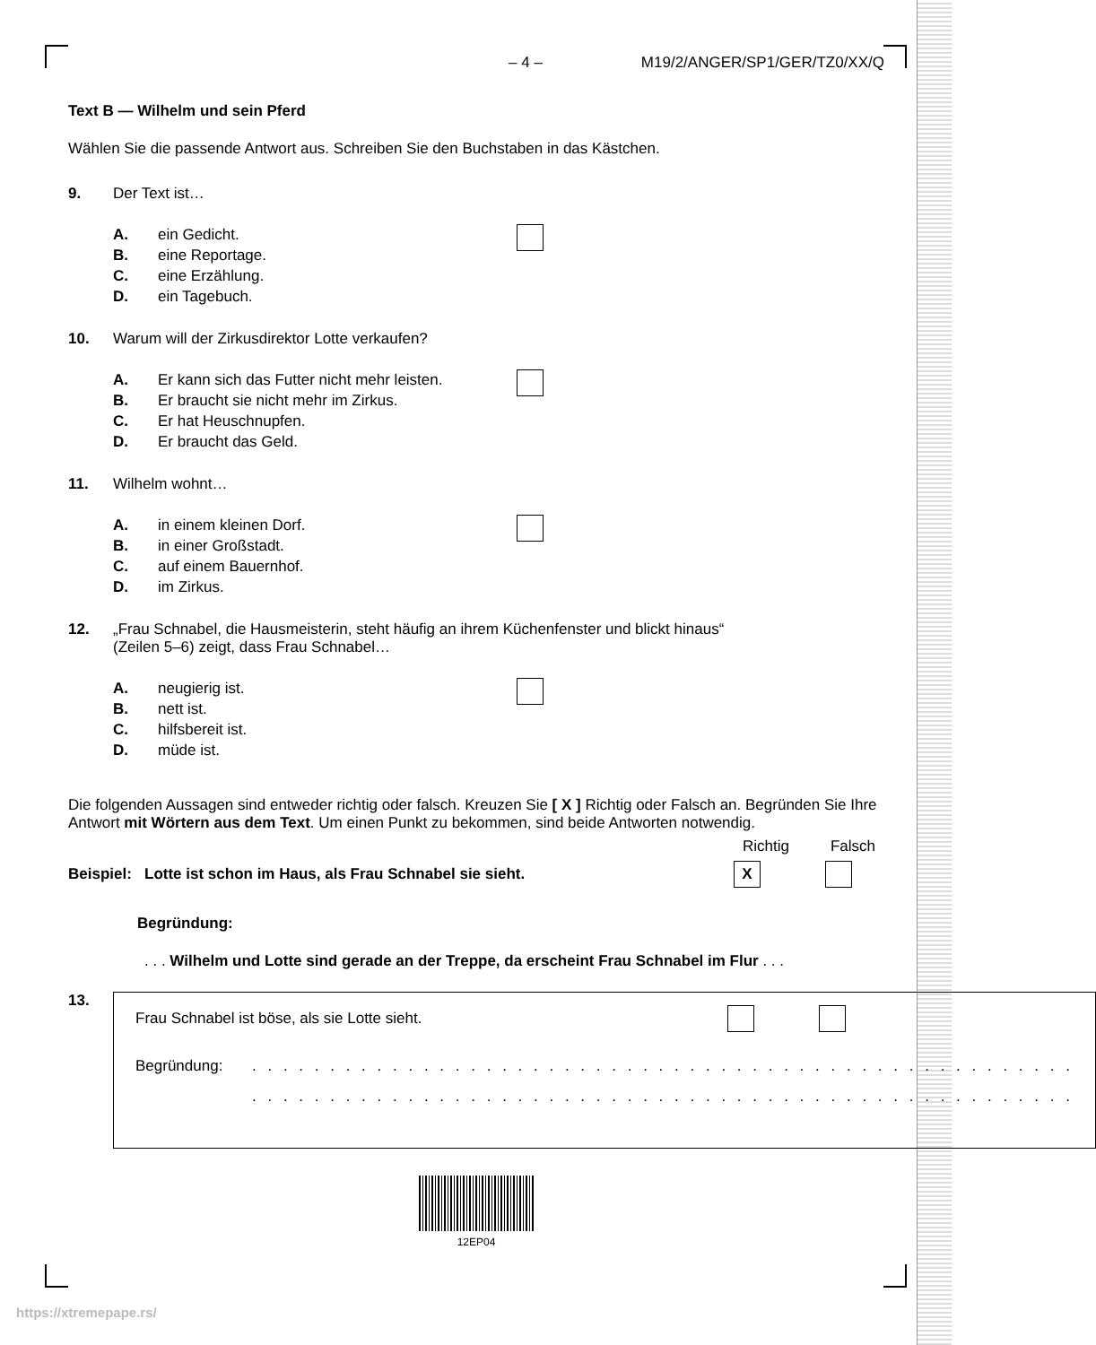– 4 – M19/2/ANGER/SP1/GER/TZ0/XX/Q
Text B — Wilhelm und sein Pferd
Wählen Sie die passende Antwort aus. Schreiben Sie den Buchstaben in das Kästchen.
9. Der Text ist…
A. ein Gedicht.
B. eine Reportage.
C. eine Erzählung.
D. ein Tagebuch.
10. Warum will der Zirkusdirektor Lotte verkaufen?
A. Er kann sich das Futter nicht mehr leisten.
B. Er braucht sie nicht mehr im Zirkus.
C. Er hat Heuschnupfen.
D. Er braucht das Geld.
11. Wilhelm wohnt…
A. in einem kleinen Dorf.
B. in einer Großstadt.
C. auf einem Bauernhof.
D. im Zirkus.
12. „Frau Schnabel, die Hausmeisterin, steht häufig an ihrem Küchenfenster und blickt hinaus“
(Zeilen 5–6) zeigt, dass Frau Schnabel…
A. neugierig ist.
B. nett ist.
C. hilfsbereit ist.
D. müde ist.
Die folgenden Aussagen sind entweder richtig oder falsch. Kreuzen Sie [ X ] Richtig oder Falsch an. Begründen Sie Ihre Antwort mit Wörtern aus dem Text. Um einen Punkt zu bekommen, sind beide Antworten notwendig.
Richtig Falsch
Beispiel: Lotte ist schon im Haus, als Frau Schnabel sie sieht. X
Begründung:
. . . Wilhelm und Lotte sind gerade an der Treppe, da erscheint Frau Schnabel im Flur . . .
13.
Frau Schnabel ist böse, als sie Lotte sieht.
Begründung: . . . . . . . . . . . . . . . . . . . . . . . . . . . . . . . . . . . . . . . . . . . . . . . . . . . . .
. . . . . . . . . . . . . . . . . . . . . . . . . . . . . . . . . . . . . . . . . . . . . . . . . . . . .
12EP04
https://xtremepape.rs/